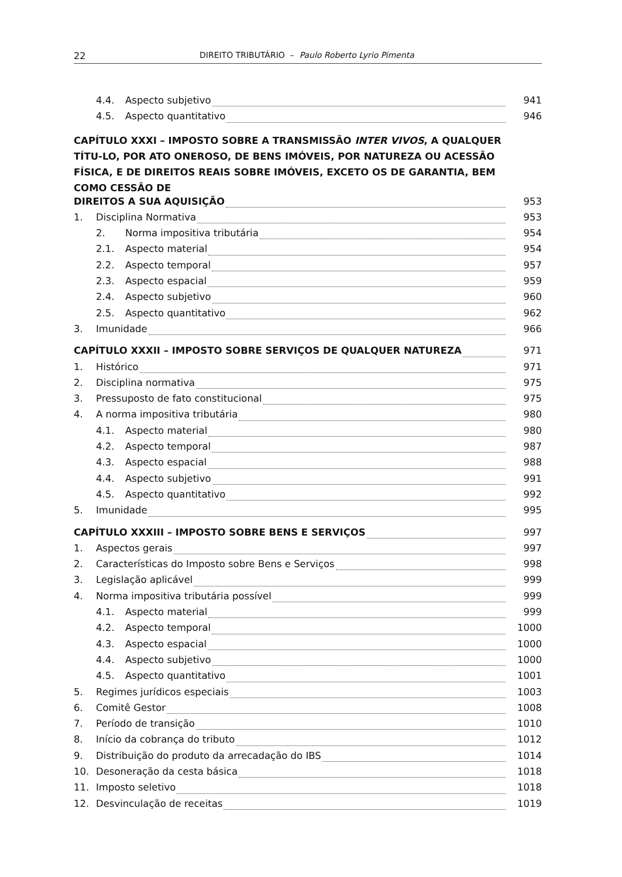22 DIREITO TRIBUTÁRIO – Paulo Roberto Lyrio Pimenta
4.4. Aspecto subjetivo 941
4.5. Aspecto quantitativo 946
CAPÍTULO XXXI – IMPOSTO SOBRE A TRANSMISSÃO INTER VIVOS, A QUALQUER TÍTU-LO, POR ATO ONEROSO, DE BENS IMÓVEIS, POR NATUREZA OU ACESSÃO FÍSICA, E DE DIREITOS REAIS SOBRE IMÓVEIS, EXCETO OS DE GARANTIA, BEM COMO CESSÃO DE
DIREITOS A SUA AQUISIÇÃO 953
1. Disciplina Normativa 953
2. Norma impositiva tributária 954
2.1. Aspecto material 954
2.2. Aspecto temporal 957
2.3. Aspecto espacial 959
2.4. Aspecto subjetivo 960
2.5. Aspecto quantitativo 962
3. Imunidade 966
CAPÍTULO XXXII – IMPOSTO SOBRE SERVIÇOS DE QUALQUER NATUREZA 971
1. Histórico 971
2. Disciplina normativa 975
3. Pressuposto de fato constitucional 975
4. A norma impositiva tributária 980
4.1. Aspecto material 980
4.2. Aspecto temporal 987
4.3. Aspecto espacial 988
4.4. Aspecto subjetivo 991
4.5. Aspecto quantitativo 992
5. Imunidade 995
CAPÍTULO XXXIII – IMPOSTO SOBRE BENS E SERVIÇOS 997
1. Aspectos gerais 997
2. Características do Imposto sobre Bens e Serviços 998
3. Legislação aplicável 999
4. Norma impositiva tributária possível 999
4.1. Aspecto material 999
4.2. Aspecto temporal 1000
4.3. Aspecto espacial 1000
4.4. Aspecto subjetivo 1000
4.5. Aspecto quantitativo 1001
5. Regimes jurídicos especiais 1003
6. Comitê Gestor 1008
7. Período de transição 1010
8. Início da cobrança do tributo 1012
9. Distribuição do produto da arrecadação do IBS 1014
10. Desoneração da cesta básica 1018
11. Imposto seletivo 1018
12. Desvinculação de receitas 1019